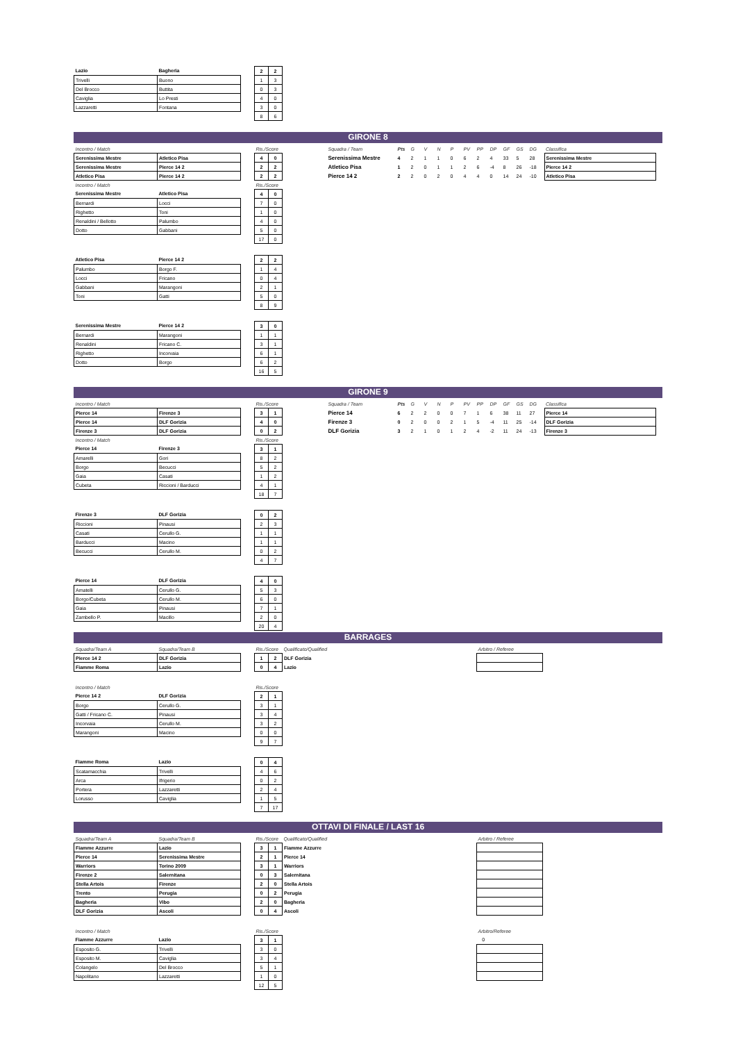| Lazio | Bagheria | | 2 | 2 |
| Trivelli | Buono | | 1 | 3 |
| Del Brocco | Buttita | | 0 | 3 |
| Caviglia | Lo Presti | | 4 | 0 |
| Lazzaretti | Fontana | | 3 | 0 |
| | | | 8 | 6 |
GIRONE 8
| Incontro / Match | | | Ris./Score | | | Squadra / Team | Pts | G | V | N | P | PV | PP | DP | GF | GS | DG | | Classifica |
| Serenissima Mestre | Atletico Pisa | | 4 | 0 | | Serenissima Mestre | 4 | 2 | 1 | 1 | 0 | 6 | 2 | 4 | 33 | 5 | 28 | | Serenissima Mestre |
| Serenissima Mestre | Pierce 14 2 | | 2 | 2 | | Atletico Pisa | 1 | 2 | 0 | 1 | 1 | 2 | 6 | -4 | 8 | 26 | -18 | | Pierce 14 2 |
| Atletico Pisa | Pierce 14 2 | | 2 | 2 | | Pierce 14 2 | 2 | 2 | 0 | 2 | 0 | 4 | 4 | 0 | 14 | 24 | -10 | | Atletico Pisa |
| Incontro / Match | | | Ris./Score | |
| Serenissima Mestre | Atletico Pisa | | 4 | 0 |
| Bernardi | Locci | | 7 | 0 |
| Righetto | Toni | | 1 | 0 |
| Renaldini / Bellotto | Palumbo | | 4 | 0 |
| Dotto | Gabbani | | 5 | 0 |
| | | | 17 | 0 |
| Atletico Pisa | Pierce 14 2 | | 2 | 2 |
| Palumbo | Borgo F. | | 1 | 4 |
| Locci | Fricano | | 0 | 4 |
| Gabbani | Marangoni | | 2 | 1 |
| Toni | Gatti | | 5 | 0 |
| | | | 8 | 9 |
| Serenissima Mestre | Pierce 14 2 | | 3 | 0 |
| Bernardi | Marangoni | | 1 | 1 |
| Renaldini | Fricano C. | | 3 | 1 |
| Righetto | Incorvaia | | 6 | 1 |
| Dotto | Borgo | | 6 | 2 |
| | | | 16 | 5 |
GIRONE 9
| Incontro / Match | | | Ris./Score | | | Squadra / Team | Pts | G | V | N | P | PV | PP | DP | GF | GS | DG | | Classifica |
| Pierce 14 | Firenze 3 | | 3 | 1 | | Pierce 14 | 6 | 2 | 2 | 0 | 0 | 7 | 1 | 6 | 38 | 11 | 27 | | Pierce 14 |
| Pierce 14 | DLF Gorizia | | 4 | 0 | | Firenze 3 | 0 | 2 | 0 | 0 | 2 | 1 | 5 | -4 | 11 | 25 | -14 | | DLF Gorizia |
| Firenze 3 | DLF Gorizia | | 0 | 2 | | DLF Gorizia | 3 | 2 | 1 | 0 | 1 | 2 | 4 | -2 | 11 | 24 | -13 | | Firenze 3 |
| Incontro / Match | | | Ris./Score | |
| Pierce 14 | Firenze 3 | | 3 | 1 |
| Amarelli | Gori | | 8 | 2 |
| Borgo | Becucci | | 5 | 2 |
| Gaia | Casati | | 1 | 2 |
| Cubeta | Riccioni / Barducci | | 4 | 1 |
| | | | 18 | 7 |
| Firenze 3 | DLF Gorizia | | 0 | 2 |
| Riccioni | Pinausi | | 2 | 3 |
| Casati | Cerullo G. | | 1 | 1 |
| Barducci | Macino | | 1 | 1 |
| Becucci | Cerullo M. | | 0 | 2 |
| | | | 4 | 7 |
| Pierce 14 | DLF Gorizia | | 4 | 0 |
| Amatelli | Cerullo G. | | 5 | 3 |
| Borgo/Cubeta | Cerullo M. | | 6 | 0 |
| Gaia | Pinausi | | 7 | 1 |
| Zambello P. | Macillo | | 2 | 0 |
| | | | 20 | 4 |
BARRAGES
| Squadra/Team A | Squadra/Team B | | Ris./Score | | Qualificato/Qualified | Arbitro / Referee |
| Pierce 14 2 | DLF Gorizia | | 1 | 2 | DLF Gorizia | |
| Fiamme Roma | Lazio | | 0 | 4 | Lazio | |
| Incontro / Match | | | Ris./Score | |
| Pierce 14 2 | DLF Gorizia | | 2 | 1 |
| Borgo | Cerullo G. | | 3 | 1 |
| Gatti / Fricano C. | Pinausi | | 3 | 4 |
| Incorvaia | Cerullo M. | | 3 | 2 |
| Marangoni | Macino | | 0 | 0 |
| | | | 9 | 7 |
| Fiamme Roma | Lazio | | 0 | 4 |
| Scatamacchia | Trivelli | | 4 | 6 |
| Arca | Ifrigerio | | 0 | 2 |
| Portera | Lazzaretti | | 2 | 4 |
| Lorusso | Caviglia | | 1 | 5 |
| | | | 7 | 17 |
OTTAVI DI FINALE / LAST 16
| Squadra/Team A | Squadra/Team B | | Ris./Score | | Qualificato/Qualified | Arbitro / Referee |
| Fiamme Azzurre | Lazio | | 3 | 1 | Fiamme Azzurre | |
| Pierce 14 | Serenissima Mestre | | 2 | 1 | Pierce 14 | |
| Warriors | Torino 2009 | | 3 | 1 | Warriors | |
| Firenze 2 | Salernitana | | 0 | 3 | Salernitana | |
| Stella Artois | Firenze | | 2 | 0 | Stella Artois | |
| Trento | Perugia | | 0 | 2 | Perugia | |
| Bagheria | Vibo | | 2 | 0 | Bagheria | |
| DLF Gorizia | Ascoli | | 0 | 4 | Ascoli | |
| Incontro / Match | | | Ris./Score | | | Arbitro/Referee |
| Fiamme Azzurre | Lazio | | 3 | 1 | | 0 |
| Esposito G. | Trivelli | | 3 | 0 | | |
| Esposito M. | Caviglia | | 3 | 4 | | |
| Colangelo | Del Brocco | | 5 | 1 | | |
| Napolitano | Lazzaretti | | 1 | 0 | | |
| | | | 12 | 5 | | |